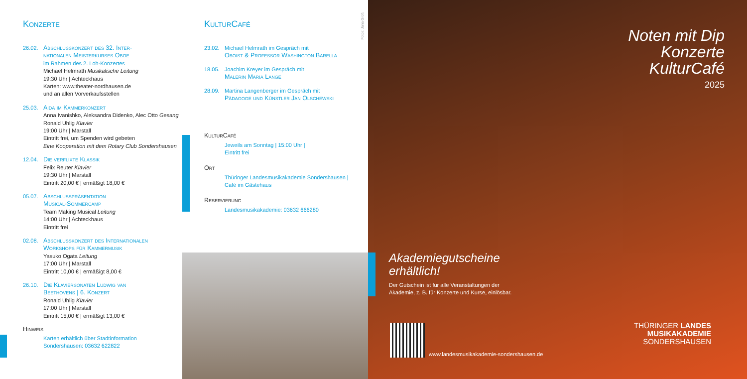Konzerte
26.02. Abschlusskonzert des 32. Inter-
nationalen Meisterkurses Oboe
im Rahmen des 2. Loh-Konzertes
Michael Helmrath Musikalische Leitung
19:30 Uhr | Achteckhaus
Karten: www.theater-nordhausen.de
und an allen Vorverkaufsstellen
25.03. Aida im Kammerkonzert
Anna Ivanishko, Aleksandra Didenko, Alec Otto Gesang
Ronald Uhlig Klavier
19:00 Uhr | Marstall
Eintritt frei, um Spenden wird gebeten
Eine Kooperation mit dem Rotary Club Sondershausen
12.04. Die verflixte Klassik
Felix Reuter Klavier
19:30 Uhr | Marstall
Eintritt 20,00 € | ermäßigt 18,00 €
05.07. Abschlusspräsentation
Musical-Sommercamp
Team Making Musical Leitung
14:00 Uhr | Achteckhaus
Eintritt frei
02.08. Abschlusskonzert des Internationalen
Workshops für Kammermusik
Yasuko Ogata Leitung
17:00 Uhr | Marstall
Eintritt 10,00 € | ermäßigt 8,00 €
26.10. Die Klaviersonaten Ludwig van
Beethovens | 6. Konzert
Ronald Uhlig Klavier
17:00 Uhr | Marstall
Eintritt 15,00 € | ermäßigt 13,00 €
Hinweis
Karten erhältlich über Stadtinformation
Sondershausen: 03632 622822
KulturCafé
23.02. Michael Helmrath im Gespräch mit
Oboist & Professor Washington Barella
18.05. Joachim Kreyer im Gespräch mit
Malerin Maria Lange
28.09. Martina Langenberger im Gespräch mit
Pädagoge und Künstler Jan Olschewski
KulturCafé
Jeweils am Sonntag | 15:00 Uhr |
Eintritt frei
Ort
Thüringer Landesmusikakademie Sondershausen |
Café im Gästehaus
Reservierung
Landesmusikakademie: 03632 666280
Fotos: Jana Groß
Noten mit Dip
Konzerte
KulturCafé
2025
Akademiegutscheine
erhältlich!
Der Gutschein ist für alle Veranstaltungen der
Akademie, z. B. für Konzerte und Kurse, einlösbar.
www.landesmusikakademie-sondershausen.de
THÜRINGER LANDES
MUSIKAKADEMIE
SONDERSHAUSEN